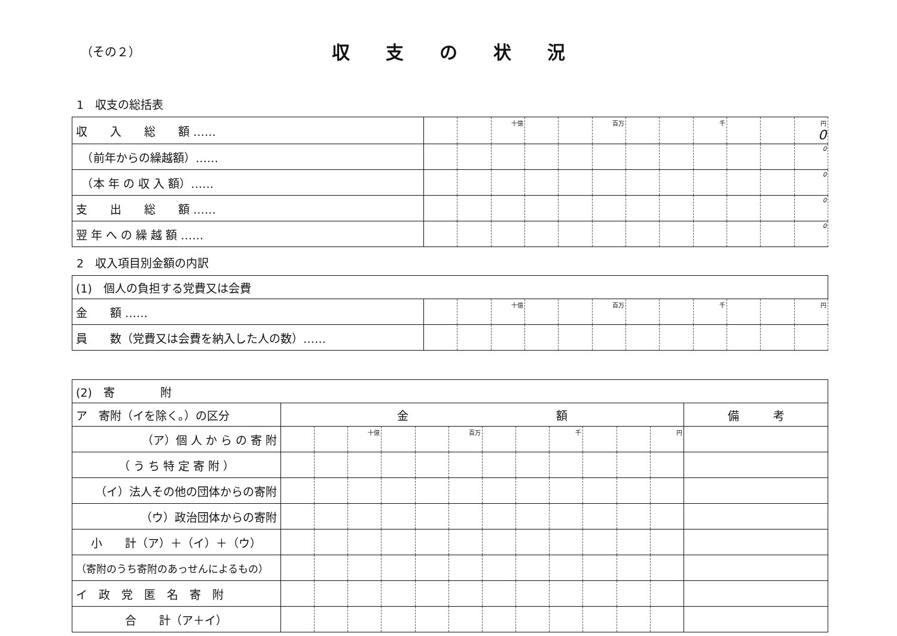（その２）
収支の状況
1　収支の総括表
| 収 入 総 額 …… | | | 十億 | | | 百万 | | | 千 | | | 円 0 |
| （前年からの繰越額）…… | | | | | | | | | | | | 0 |
| （本 年 の 収 入 額）…… | | | | | | | | | | | | 0 |
| 支 出 総 額 …… | | | | | | | | | | | | 0 |
| 翌 年 へ の 繰 越 額 …… | | | | | | | | | | | | 0 |
2　収入項目別金額の内訳
| (1) 個人の負担する党費又は会費 | | | | | | | | | | | | |
| 金 額 …… | | | 十億 | | | 百万 | | | 千 | | | 円 |
| 員 数（党費又は会費を納入した人の数）…… | | | | | | | | | | | | |
| (2) 寄 附 | | | | | | | | | | | | | |
| ア 寄附（イを除く。）の区分 | 金 額 | | | | | | | | | | | | 備 考 |
| （ア）個 人 か ら の 寄 附 | | | 十億 | | | 百万 | | | 千 | | | 円 | |
| （ う ち 特 定 寄 附 ） | | | | | | | | | | | | | |
| （イ）法人その他の団体からの寄附 | | | | | | | | | | | | | |
| （ウ）政治団体からの寄附 | | | | | | | | | | | | | |
| 小 計（ア）＋（イ）＋（ウ） | | | | | | | | | | | | | |
| （寄附のうち寄附のあっせんによるもの） | | | | | | | | | | | | | |
| イ 政 党 匿 名 寄 附 | | | | | | | | | | | | | |
| 合 計（ア＋イ） | | | | | | | | | | | | | |